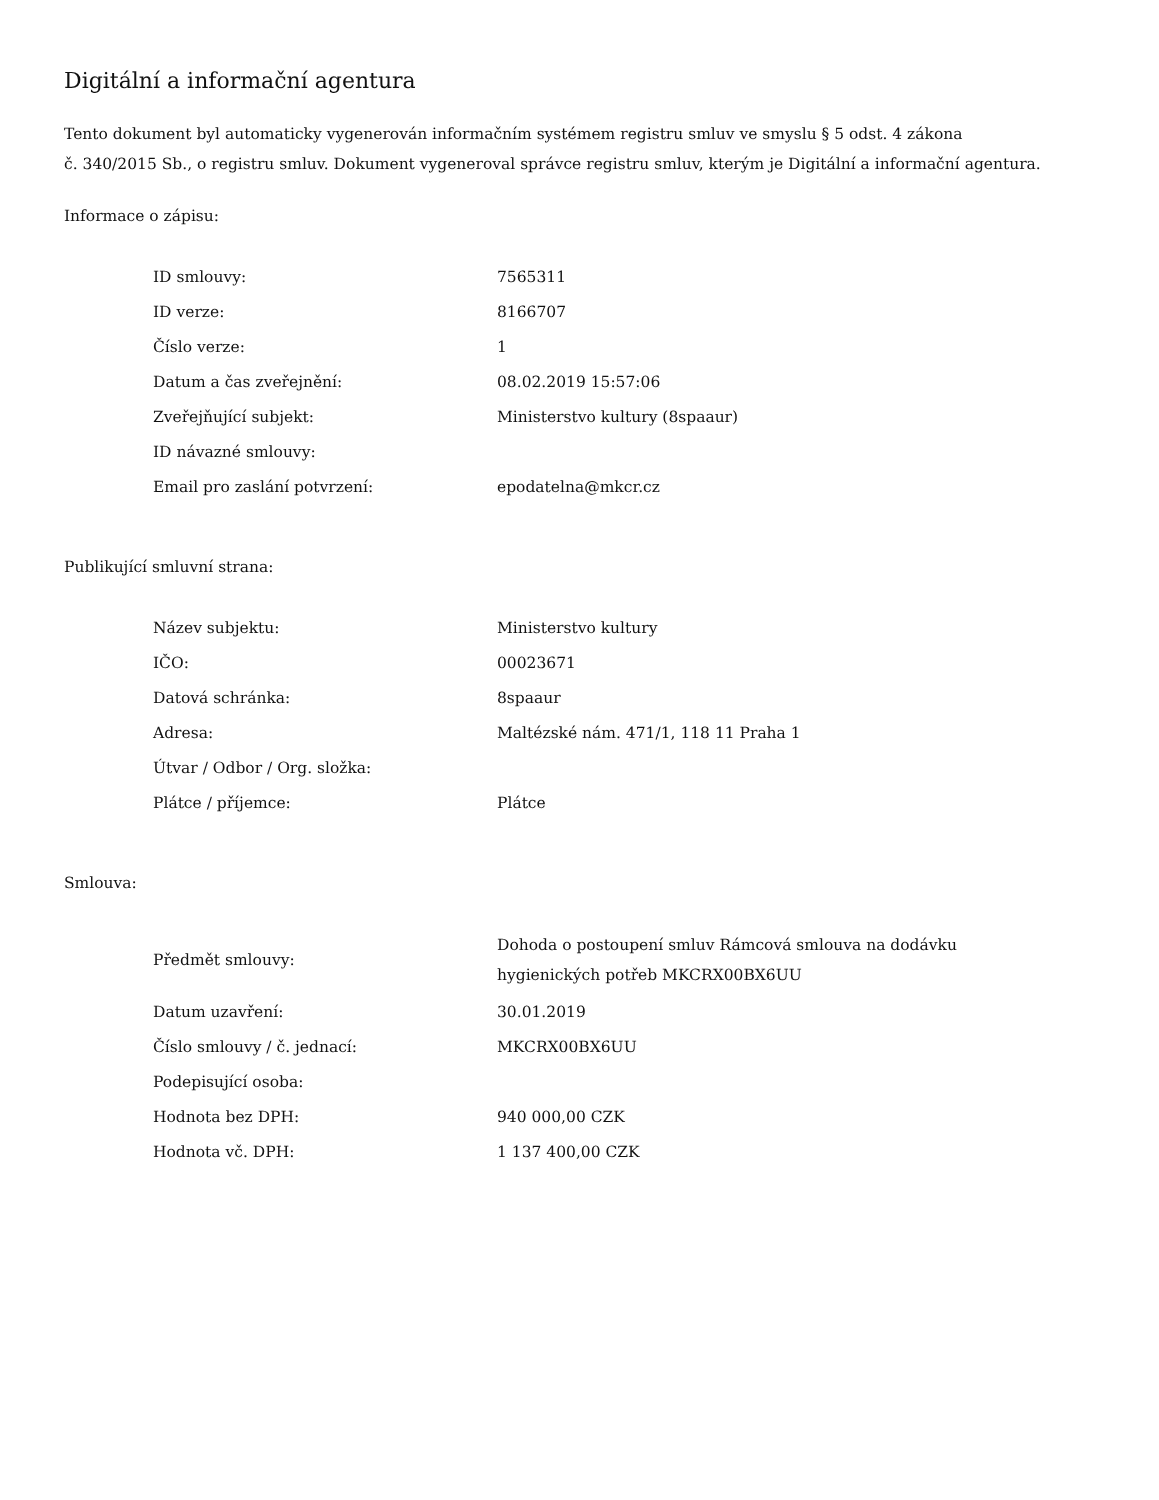Digitální a informační agentura
Tento dokument byl automaticky vygenerován informačním systémem registru smluv ve smyslu § 5 odst. 4 zákona
č. 340/2015 Sb., o registru smluv. Dokument vygeneroval správce registru smluv, kterým je Digitální a informační agentura.
Informace o zápisu:
| ID smlouvy: | 7565311 |
| ID verze: | 8166707 |
| Číslo verze: | 1 |
| Datum a čas zveřejnění: | 08.02.2019 15:57:06 |
| Zveřejňující subjekt: | Ministerstvo kultury (8spaaur) |
| ID návazné smlouvy: | |
| Email pro zaslání potvrzení: | epodatelna@mkcr.cz |
Publikující smluvní strana:
| Název subjektu: | Ministerstvo kultury |
| IČO: | 00023671 |
| Datová schránka: | 8spaaur |
| Adresa: | Maltézské nám. 471/1, 118 11 Praha 1 |
| Útvar / Odbor / Org. složka: | |
| Plátce / příjemce: | Plátce |
Smlouva:
| Předmět smlouvy: | Dohoda o postoupení smluv Rámcová smlouva na dodávku hygienických potřeb MKCRX00BX6UU |
| Datum uzavření: | 30.01.2019 |
| Číslo smlouvy / č. jednací: | MKCRX00BX6UU |
| Podepisující osoba: | |
| Hodnota bez DPH: | 940 000,00 CZK |
| Hodnota vč. DPH: | 1 137 400,00 CZK |